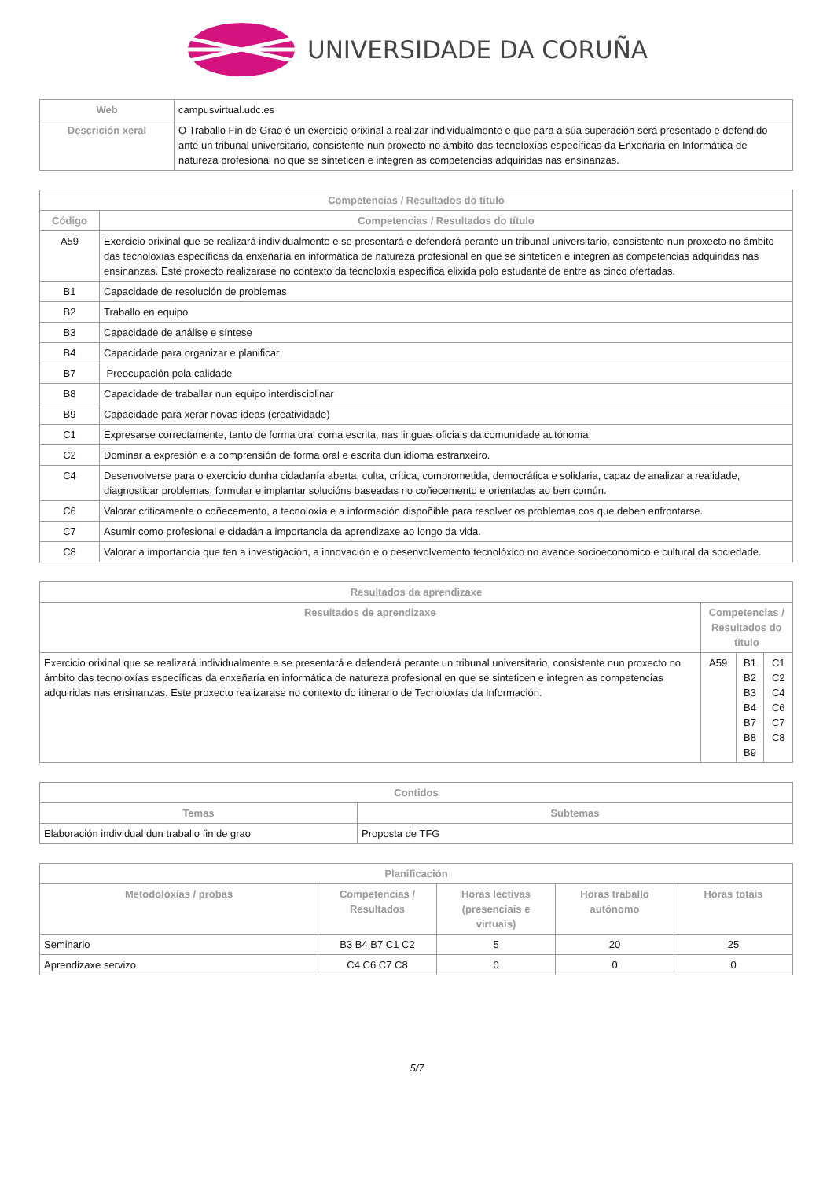UNIVERSIDADE DA CORUÑA
| Web | campusvirtual.udc.es |
| Descrición xeral | O Traballo Fin de Grao é un exercicio orixinal a realizar individualmente e que para a súa superación será presentado e defendido ante un tribunal universitario, consistente nun proxecto no ámbito das tecnoloxías específicas da Enxeñaría en Informática de natureza profesional no que se sinteticen e integren as competencias adquiridas nas ensinanzas. |
| Competencias / Resultados do título | |
| --- | --- |
| Código | Competencias / Resultados do título |
| A59 | Exercicio orixinal que se realizará individualmente e se presentará e defenderá perante un tribunal universitario, consistente nun proxecto no ámbito das tecnoloxías específicas da enxeñaría en informática de natureza profesional en que se sinteticen e integren as competencias adquiridas nas ensinanzas. Este proxecto realizarase no contexto da tecnoloxía específica elixida polo estudante de entre as cinco ofertadas. |
| B1 | Capacidade de resolución de problemas |
| B2 | Traballo en equipo |
| B3 | Capacidade de análise e síntese |
| B4 | Capacidade para organizar e planificar |
| B7 | Preocupación pola calidade |
| B8 | Capacidade de traballar nun equipo interdisciplinar |
| B9 | Capacidade para xerar novas ideas (creatividade) |
| C1 | Expresarse correctamente, tanto de forma oral coma escrita, nas linguas oficiais da comunidade autónoma. |
| C2 | Dominar a expresión e a comprensión de forma oral e escrita dun idioma estranxeiro. |
| C4 | Desenvolverse para o exercicio dunha cidadanía aberta, culta, crítica, comprometida, democrática e solidaria, capaz de analizar a realidade, diagnosticar problemas, formular e implantar solucións baseadas no coñecemento e orientadas ao ben común. |
| C6 | Valorar criticamente o coñecemento, a tecnoloxía e a información dispoñible para resolver os problemas cos que deben enfrontarse. |
| C7 | Asumir como profesional e cidadán a importancia da aprendizaxe ao longo da vida. |
| C8 | Valorar a importancia que ten a investigación, a innovación e o desenvolvemento tecnolóxico no avance socioeconómico e cultural da sociedade. |
| Resultados da aprendizaxe | | | |
| --- | --- | --- | --- |
| Resultados de aprendizaxe | Competencias / Resultados do título | | |
| Exercicio orixinal que se realizará individualmente e se presentará e defenderá perante un tribunal universitario, consistente nun proxecto no ámbito das tecnoloxías específicas da enxeñaría en informática de natureza profesional en que se sinteticen e integren as competencias adquiridas nas ensinanzas. Este proxecto realizarase no contexto do itinerario de Tecnoloxías da Información. | A59 | B1 B2 B3 B4 B7 B8 B9 | C1 C2 C4 C6 C7 C8 |
| Contidos | |
| --- | --- |
| Temas | Subtemas |
| Elaboración individual dun traballo fin de grao | Proposta de TFG |
| Planificación | | | | |
| --- | --- | --- | --- | --- |
| Metodoloxías / probas | Competencias / Resultados | Horas lectivas (presenciais e virtuais) | Horas traballo autónomo | Horas totais |
| Seminario | B3 B4 B7 C1 C2 | 5 | 20 | 25 |
| Aprendizaxe servizo | C4 C6 C7 C8 | 0 | 0 | 0 |
5/7